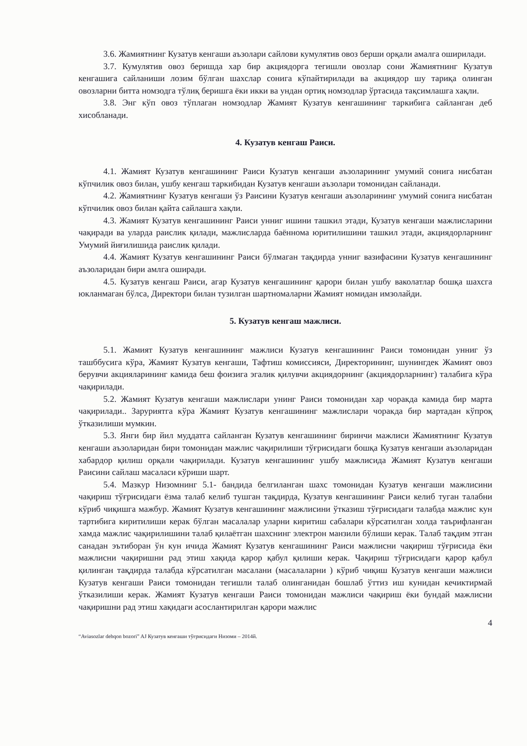3.6. Жамиятнинг Кузатув кенгаши аъзолари сайлови кумулятив овоз берши орқали амалга оширилади.
3.7. Кумулятив овоз беришда хар бир акциядорга тегишли овозлар сони Жамиятнинг Кузатув кенгашига сайланиши лозим бўлган шахслар сонига кўпайтирилади ва акциядор шу тариқа олинган овозларни битта номзодга тўлиқ беришга ёки икки ва ундан ортиқ номзодлар ўртасида тақсимлашга хақли.
3.8. Энг кўп овоз тўплаган номзодлар Жамият Кузатув кенгашининг таркибига сайланган деб хисобланади.
4. Кузатув кенгаш Раиси.
4.1. Жамият Кузатув кенгашининг Раиси Кузатув кенгаши аъзоларининг умумий сонига нисбатан кўпчилик овоз билан, ушбу кенгаш таркибидан Кузатув кенгаши аъзолари томонидан сайланади.
4.2. Жамиятнинг Кузатув кенгаши ўз Раисини Кузатув кенгаши аъзоларининг умумий сонига нисбатан кўпчилик овоз билан қайта сайлашга хақли.
4.3. Жамият Кузатув кенгашининг Раиси унниг ишини ташкил этади, Кузатув кенгаши мажлисларини чақиради ва уларда раислик қилади, мажлисларда баённома юритилишини ташкил этади, акциядорларнинг Умумий йиғилишида раислик қилади.
4.4. Жамият Кузатув кенгашининг Раиси бўлмаган тақдирда унниг вазифасини Кузатув кенгашининг аъзоларидан бири амлга оширади.
4.5. Кузатув кенгаш Раиси, агар Кузатув кенгашининг қарори билан ушбу ваколатлар бошқа шахсга юкланмаган бўлса, Директори билан тузилган шартномаларни Жамият номидан имзолайди.
5. Кузатув кенгаш мажлиси.
5.1. Жамият Кузатув кенгашининг мажлиси Кузатув кенгашининг Раиси томонидан унниг ўз ташббусига кўра, Жамият Кузатув кенгаши, Тафтиш комиссияси, Директорининг, шунингдек Жамият овоз берувчи акцияларининг камида беш фоизига эгалик қилувчи акциядорнинг (акциядорларнинг) талабига кўра чақирилади.
5.2. Жамият Кузатув кенгаши мажлислари унинг Раиси томонидан хар чоракда камида бир марта чақирилади.. Заруриятга кўра Жамият Кузатув кенгашининг мажлислари чоракда бир мартадан кўпроқ ўтказилиши мумкин.
5.3. Янги бир йил муддатга сайланган Кузатув кенгашининг биринчи мажлиси Жамиятнинг Кузатув кенгаши аъзоларидан бири томонидан мажлис чақирилиши тўғрисидаги бошқа Кузатув кенгаши аъзоларидан хабардор қилиш орқали чақирилади. Кузатув кенгашининг ушбу мажлисида Жамият Кузатув кенгаши Раисини сайлаш масаласи кўриши шарт.
5.4. Мазкур Низомнинг 5.1- бандида белгиланган шахс томонидан Кузатув кенгаши мажлисини чақириш тўғрисидаги ёзма талаб келиб тушган тақдирда, Кузатув кенгашининг Раиси келиб туган талабни кўриб чиқишга мажбур. Жамият Кузатув кенгашининг мажлисини ўтказиш тўғрисидаги талабда мажлис кун тартибига киритилиши керак бўлган масалалар уларни киритиш сабалари кўрсатилган холда таърифланган хамда мажлис чақирилишини талаб қилаётган шахснинг электрон манзили бўлиши керак. Талаб тақдим этган санадан эътиборан ўн кун ичида Жамият Кузатув кенгашининг Раиси мажлисни чақириш тўғрисида ёки мажлисни чақиришни рад этиш хақида қарор қабул қилиши керак. Чақириш тўғрисидаги қарор қабул қилинган тақдирда талабда кўрсатилган масалани (масалаларни ) кўриб чиқиш Кузатув кенгаши мажлиси Кузатув кенгаши Раиси томонидан тегишли талаб олинганидан бошлаб ўттиз иш кунидан кечиктирмай ўтказилиши керак. Жамият Кузатув кенгаши Раиси томонидан мажлиси чақириш ёки бундай мажлисни чақиришни рад этиш хақидаги асослантирилган қарори мажлис
4
“Aviasozlar dehqon bozori” AJ Кузатув кенгаши тўғрисидаги Низоми – 2014й.